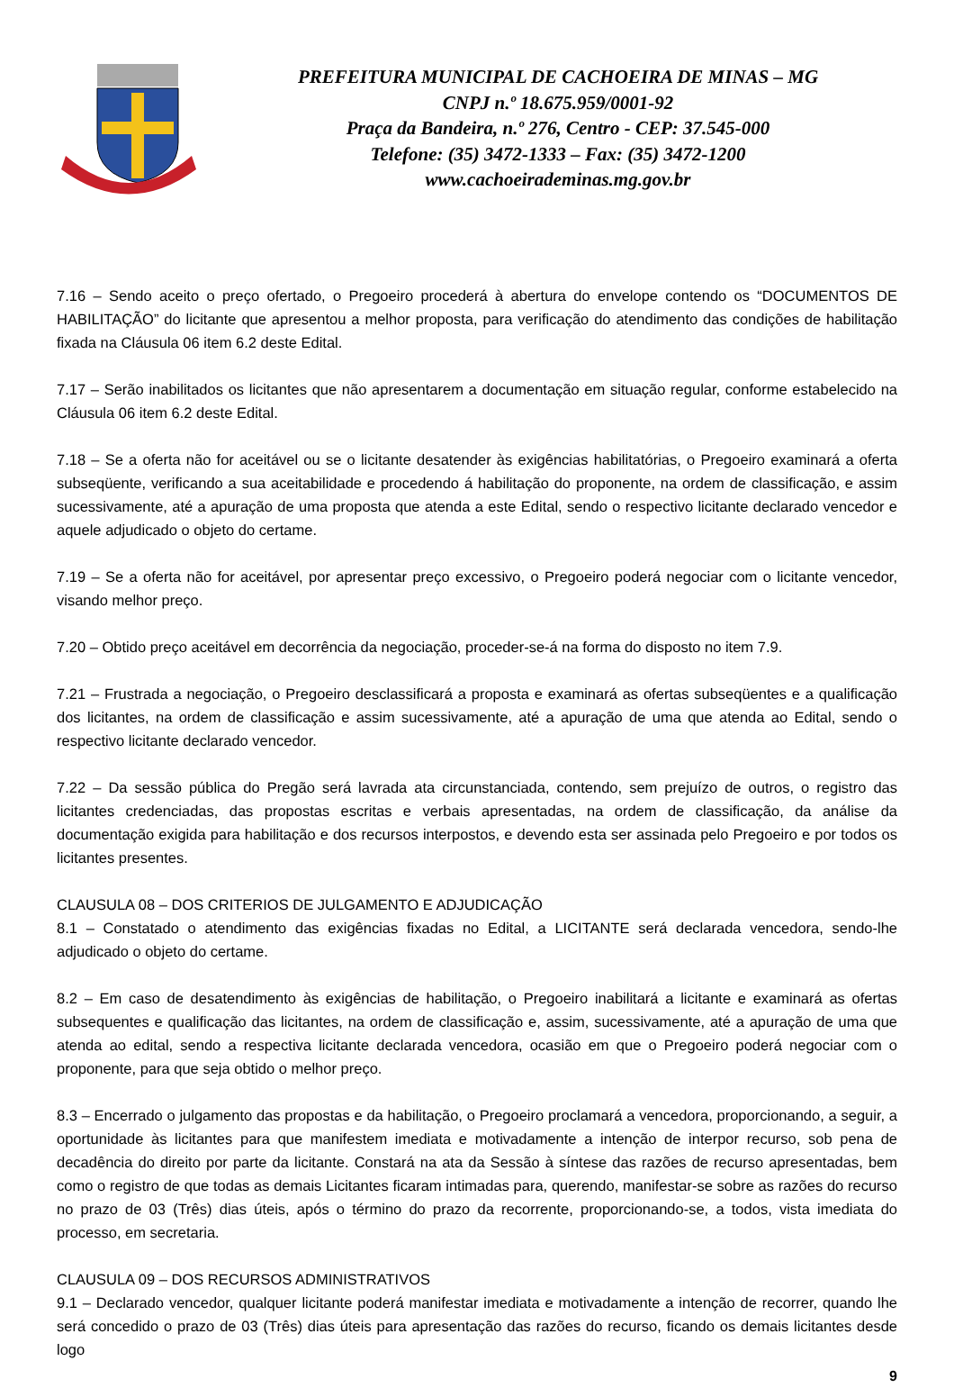PREFEITURA MUNICIPAL DE CACHOEIRA DE MINAS – MG
CNPJ n.º 18.675.959/0001-92
Praça da Bandeira, n.º 276, Centro - CEP: 37.545-000
Telefone: (35) 3472-1333 – Fax: (35) 3472-1200
www.cachoeirademinas.mg.gov.br
7.16 – Sendo aceito o preço ofertado, o Pregoeiro procederá à abertura do envelope contendo os “DOCUMENTOS DE HABILITAÇÃO” do licitante que apresentou a melhor proposta, para verificação do atendimento das condições de habilitação fixada na Cláusula 06 item 6.2 deste Edital.
7.17 – Serão inabilitados os licitantes que não apresentarem a documentação em situação regular, conforme estabelecido na Cláusula 06 item 6.2 deste Edital.
7.18 – Se a oferta não for aceitável ou se o licitante desatender às exigências habilitatórias, o Pregoeiro examinará a oferta subseqüente, verificando a sua aceitabilidade e procedendo á habilitação do proponente, na ordem de classificação, e assim sucessivamente, até a apuração de uma proposta que atenda a este Edital, sendo o respectivo licitante declarado vencedor e aquele adjudicado o objeto do certame.
7.19 – Se a oferta não for aceitável, por apresentar preço excessivo, o Pregoeiro poderá negociar com o licitante vencedor, visando melhor preço.
7.20 – Obtido preço aceitável em decorrência da negociação, proceder-se-á na forma do disposto no item 7.9.
7.21 – Frustrada a negociação, o Pregoeiro desclassificará a proposta e examinará as ofertas subseqüentes e a qualificação dos licitantes, na ordem de classificação e assim sucessivamente, até a apuração de uma que atenda ao Edital, sendo o respectivo licitante declarado vencedor.
7.22 – Da sessão pública do Pregão será lavrada ata circunstanciada, contendo, sem prejuízo de outros, o registro das licitantes credenciadas, das propostas escritas e verbais apresentadas, na ordem de classificação, da análise da documentação exigida para habilitação e dos recursos interpostos, e devendo esta ser assinada pelo Pregoeiro e por todos os licitantes presentes.
CLAUSULA 08 – DOS CRITERIOS DE JULGAMENTO E ADJUDICAÇÃO
8.1 – Constatado o atendimento das exigências fixadas no Edital, a LICITANTE será declarada vencedora, sendo-lhe adjudicado o objeto do certame.
8.2 – Em caso de desatendimento às exigências de habilitação, o Pregoeiro inabilitará a licitante e examinará as ofertas subsequentes e qualificação das licitantes, na ordem de classificação e, assim, sucessivamente, até a apuração de uma que atenda ao edital, sendo a respectiva licitante declarada vencedora, ocasião em que o Pregoeiro poderá negociar com o proponente, para que seja obtido o melhor preço.
8.3 – Encerrado o julgamento das propostas e da habilitação, o Pregoeiro proclamará a vencedora, proporcionando, a seguir, a oportunidade às licitantes para que manifestem imediata e motivadamente a intenção de interpor recurso, sob pena de decadência do direito por parte da licitante. Constará na ata da Sessão à síntese das razões de recurso apresentadas, bem como o registro de que todas as demais Licitantes ficaram intimadas para, querendo, manifestar-se sobre as razões do recurso no prazo de 03 (Três) dias úteis, após o término do prazo da recorrente, proporcionando-se, a todos, vista imediata do processo, em secretaria.
CLAUSULA 09 – DOS RECURSOS ADMINISTRATIVOS
9.1 – Declarado vencedor, qualquer licitante poderá manifestar imediata e motivadamente a intenção de recorrer, quando lhe será concedido o prazo de 03 (Três) dias úteis para apresentação das razões do recurso, ficando os demais licitantes desde logo
9